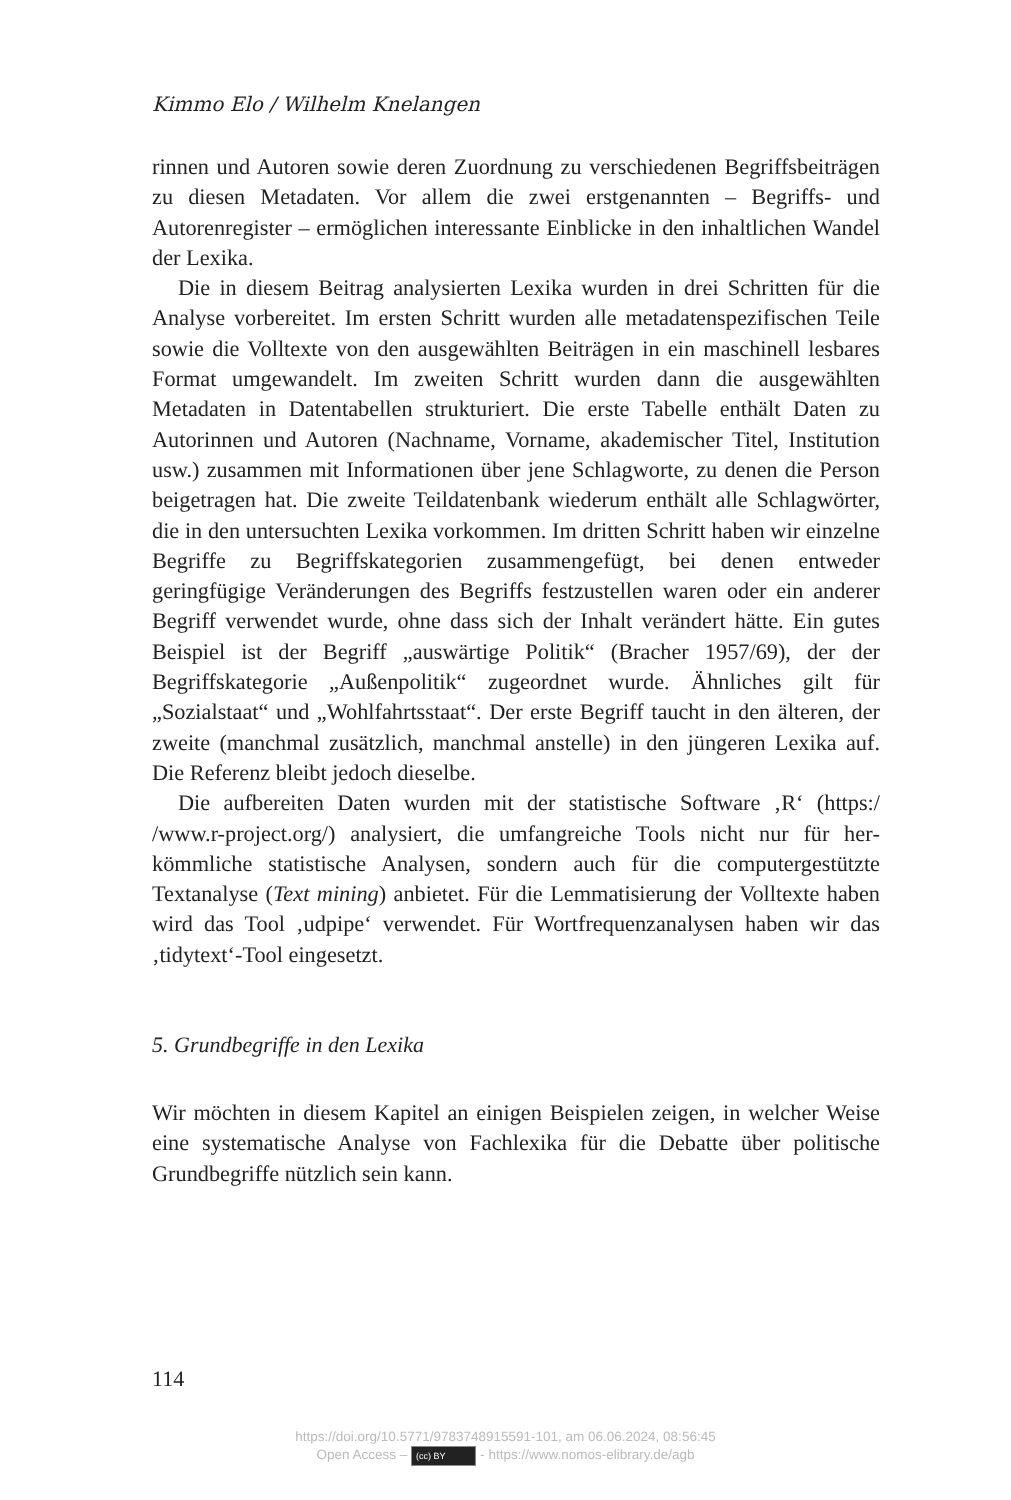Kimmo Elo / Wilhelm Knelangen
rinnen und Autoren sowie deren Zuordnung zu verschiedenen Begriffsbei­trägen zu diesen Metadaten. Vor allem die zwei erstgenannten – Begriffs- und Autorenregister – ermöglichen interessante Einblicke in den inhaltlichen Wandel der Lexika.
Die in diesem Beitrag analysierten Lexika wurden in drei Schritten für die Analyse vorbereitet. Im ersten Schritt wurden alle metadatenspezifischen Teile sowie die Volltexte von den ausgewählten Beiträgen in ein maschinell lesbares Format umgewandelt. Im zweiten Schritt wurden dann die ausge­wählten Metadaten in Datentabellen strukturiert. Die erste Tabelle enthält Daten zu Autorinnen und Autoren (Nachname, Vorname, akademischer Titel, Institution usw.) zusammen mit Informationen über jene Schlagworte, zu denen die Person beigetragen hat. Die zweite Teildatenbank wiederum enthält alle Schlagwörter, die in den untersuchten Lexika vorkommen. Im dritten Schritt haben wir einzelne Begriffe zu Begriffskategorien zusammen­gefügt, bei denen entweder geringfügige Veränderungen des Begriffs festzu­stellen waren oder ein anderer Begriff verwendet wurde, ohne dass sich der Inhalt verändert hätte. Ein gutes Beispiel ist der Begriff „auswärtige Politik“ (Bracher 1957/69), der der Begriffskategorie „Außenpolitik“ zugeordnet wurde. Ähnliches gilt für „Sozialstaat“ und „Wohlfahrtsstaat“. Der erste Begriff taucht in den älteren, der zweite (manchmal zusätzlich, manchmal anstelle) in den jüngeren Lexika auf. Die Referenz bleibt jedoch dieselbe.
Die aufbereiten Daten wurden mit der statistische Software ‚R‘ (https:/ /www.r-project.org/) analysiert, die umfangreiche Tools nicht nur für her­kömmliche statistische Analysen, sondern auch für die computergestützte Textanalyse (Text mining) anbietet. Für die Lemmatisierung der Volltexte haben wird das Tool ‚udpipe‘ verwendet. Für Wortfrequenzanalysen haben wir das ‚tidytext‘-Tool eingesetzt.
5. Grundbegriffe in den Lexika
Wir möchten in diesem Kapitel an einigen Beispielen zeigen, in welcher Weise eine systematische Analyse von Fachlexika für die Debatte über politische Grundbegriffe nützlich sein kann.
114
https://doi.org/10.5771/9783748915591-101, am 06.06.2024, 08:56:45
Open Access – (cc) BY - https://www.nomos-elibrary.de/agb